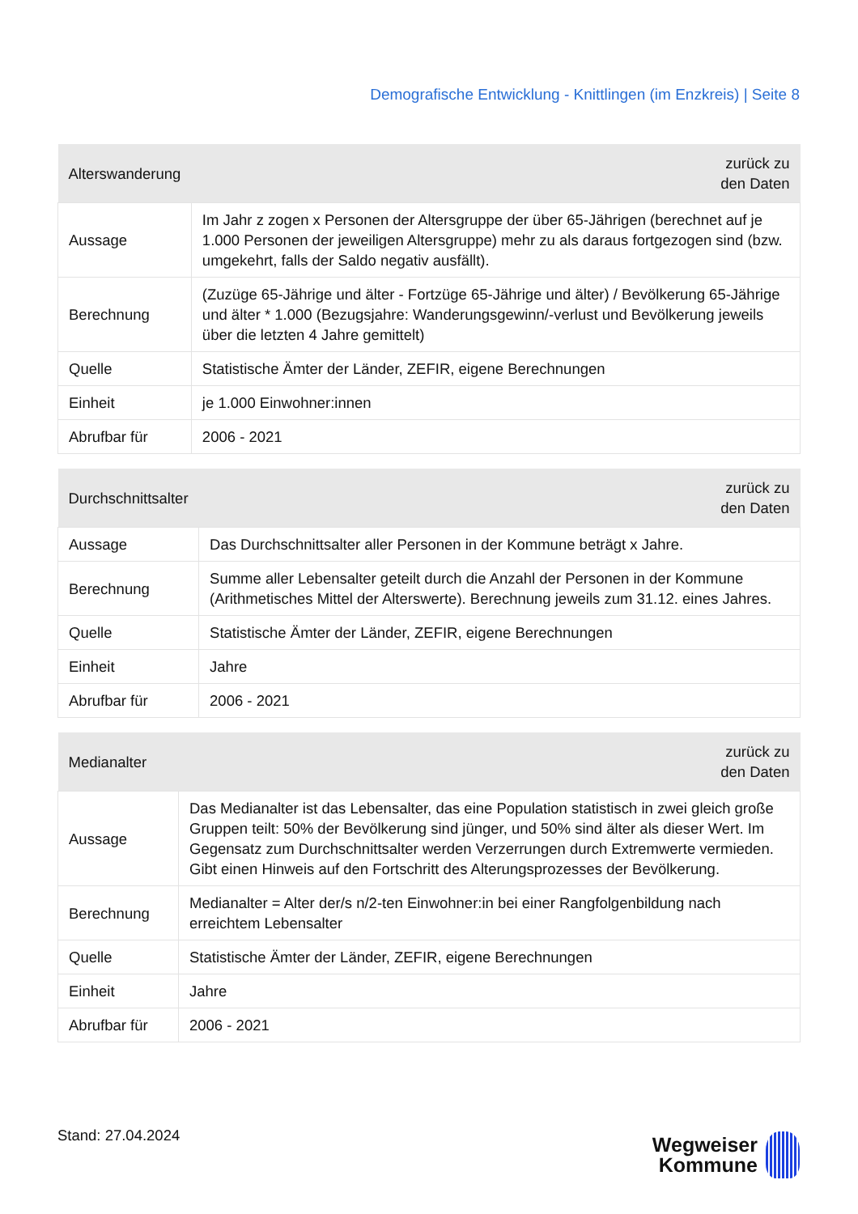Demografische Entwicklung - Knittlingen (im Enzkreis) | Seite 8
| Alterswanderung | zurück zu den Daten |
| --- | --- |
| Aussage | Im Jahr z zogen x Personen der Altersgruppe der über 65-Jährigen (berechnet auf je 1.000 Personen der jeweiligen Altersgruppe) mehr zu als daraus fortgezogen sind (bzw. umgekehrt, falls der Saldo negativ ausfällt). |
| Berechnung | (Zuzüge 65-Jährige und älter - Fortzüge 65-Jährige und älter) / Bevölkerung 65-Jährige und älter * 1.000 (Bezugsjahre: Wanderungsgewinn/-verlust und Bevölkerung jeweils über die letzten 4 Jahre gemittelt) |
| Quelle | Statistische Ämter der Länder, ZEFIR, eigene Berechnungen |
| Einheit | je 1.000 Einwohner:innen |
| Abrufbar für | 2006 - 2021 |
| Durchschnittsalter | zurück zu den Daten |
| --- | --- |
| Aussage | Das Durchschnittsalter aller Personen in der Kommune beträgt x Jahre. |
| Berechnung | Summe aller Lebensalter geteilt durch die Anzahl der Personen in der Kommune (Arithmetisches Mittel der Alterswerte). Berechnung jeweils zum 31.12. eines Jahres. |
| Quelle | Statistische Ämter der Länder, ZEFIR, eigene Berechnungen |
| Einheit | Jahre |
| Abrufbar für | 2006 - 2021 |
| Medianalter | zurück zu den Daten |
| --- | --- |
| Aussage | Das Medianalter ist das Lebensalter, das eine Population statistisch in zwei gleich große Gruppen teilt: 50% der Bevölkerung sind jünger, und 50% sind älter als dieser Wert. Im Gegensatz zum Durchschnittsalter werden Verzerrungen durch Extremwerte vermieden. Gibt einen Hinweis auf den Fortschritt des Alterungsprozesses der Bevölkerung. |
| Berechnung | Medianalter = Alter der/s n/2-ten Einwohner:in bei einer Rangfolgenbildung nach erreichtem Lebensalter |
| Quelle | Statistische Ämter der Länder, ZEFIR, eigene Berechnungen |
| Einheit | Jahre |
| Abrufbar für | 2006 - 2021 |
Stand: 27.04.2024
Wegweiser
Kommune